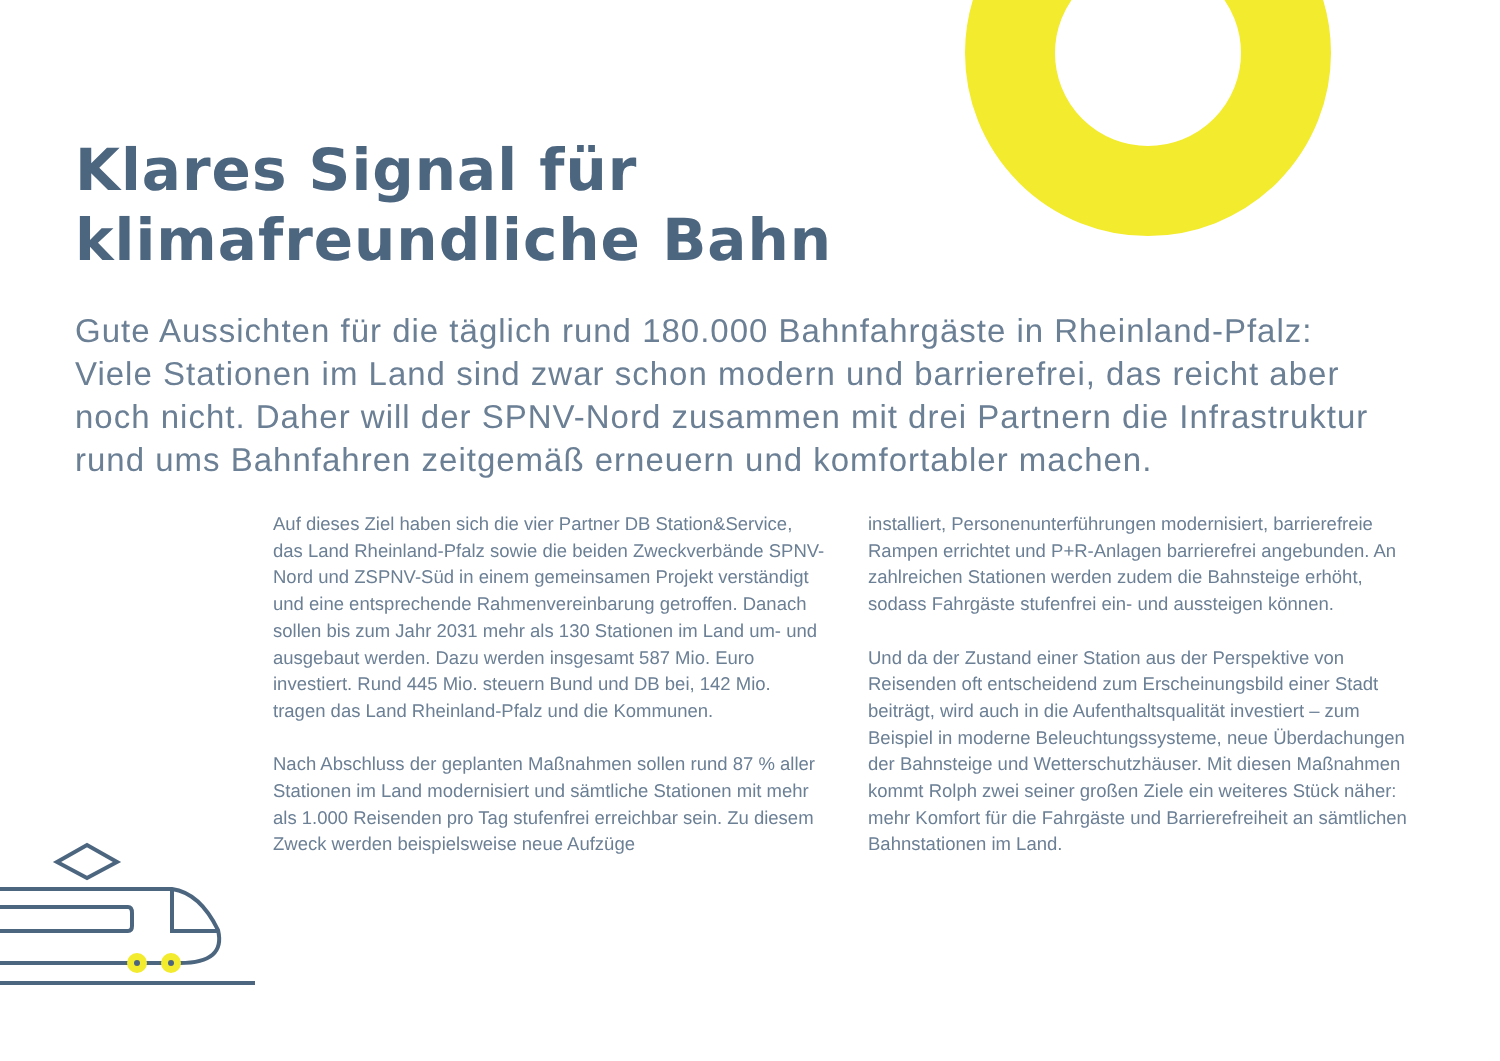Klares Signal für
klimafreundliche Bahn
Gute Aussichten für die täglich rund 180.000 Bahnfahrgäste in Rheinland-Pfalz: Viele Stationen im Land sind zwar schon modern und barrierefrei, das reicht aber noch nicht. Daher will der SPNV-Nord zusammen mit drei Partnern die Infrastruktur rund ums Bahnfahren zeitgemäß erneuern und komfortabler machen.
Auf dieses Ziel haben sich die vier Partner DB Station&Service, das Land Rheinland-Pfalz sowie die beiden Zweckverbände SPNV-Nord und ZSPNV-Süd in einem gemeinsamen Projekt verständigt und eine entsprechende Rahmenvereinbarung getroffen. Danach sollen bis zum Jahr 2031 mehr als 130 Stationen im Land um- und ausgebaut werden. Dazu werden insgesamt 587 Mio. Euro investiert. Rund 445 Mio. steuern Bund und DB bei, 142 Mio. tragen das Land Rheinland-Pfalz und die Kommunen.
Nach Abschluss der geplanten Maßnahmen sollen rund 87 % aller Stationen im Land modernisiert und sämtliche Stationen mit mehr als 1.000 Reisenden pro Tag stufenfrei erreichbar sein. Zu diesem Zweck werden beispielsweise neue Aufzüge
installiert, Personenunterführungen modernisiert, barrierefreie Rampen errichtet und P+R-Anlagen barrierefrei angebunden. An zahlreichen Stationen werden zudem die Bahnsteige erhöht, sodass Fahrgäste stufenfrei ein- und aussteigen können.
Und da der Zustand einer Station aus der Perspektive von Reisenden oft entscheidend zum Erscheinungsbild einer Stadt beiträgt, wird auch in die Aufenthaltsqualität investiert – zum Beispiel in moderne Beleuchtungssysteme, neue Überdachungen der Bahnsteige und Wetterschutzhäuser. Mit diesen Maßnahmen kommt Rolph zwei seiner großen Ziele ein weiteres Stück näher: mehr Komfort für die Fahrgäste und Barrierefreiheit an sämtlichen Bahnstationen im Land.